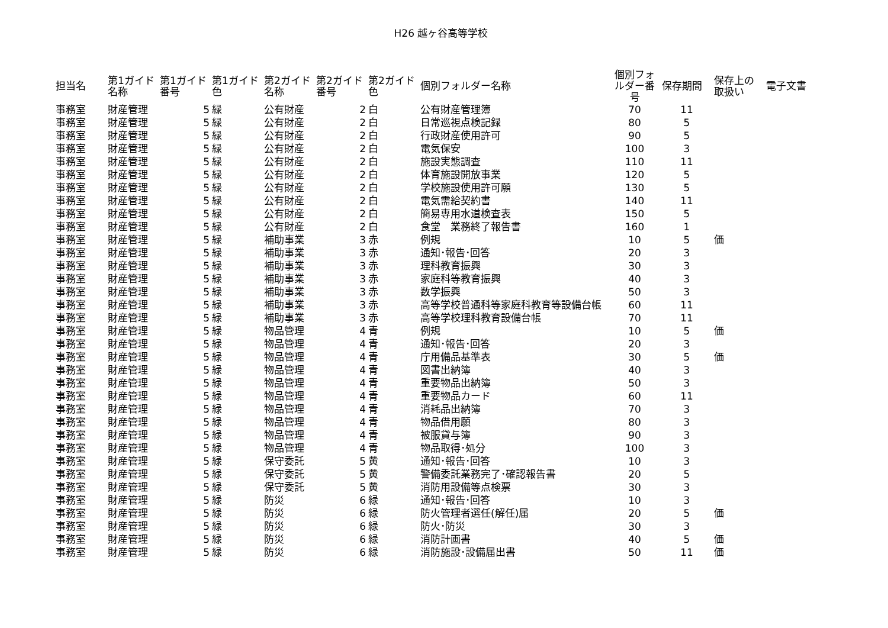H26 越ヶ谷高等学校
| 担当名 | 第1ガイド名称 | 第1ガイド番号 | 第1ガイド色 | 第2ガイド名称 | 第2ガイド番号 | 第2ガイド色 | 個別フォルダー名称 | 個別フォルダー番号 | 保存期間 | 保存上の取扱い | 電子文書 |
| --- | --- | --- | --- | --- | --- | --- | --- | --- | --- | --- | --- |
| 事務室 | 財産管理 | 5 | 緑 | 公有財産 | 2 | 白 | 公有財産管理簿 | 70 | 11 | | |
| 事務室 | 財産管理 | 5 | 緑 | 公有財産 | 2 | 白 | 日常巡視点検記録 | 80 | 5 | | |
| 事務室 | 財産管理 | 5 | 緑 | 公有財産 | 2 | 白 | 行政財産使用許可 | 90 | 5 | | |
| 事務室 | 財産管理 | 5 | 緑 | 公有財産 | 2 | 白 | 電気保安 | 100 | 3 | | |
| 事務室 | 財産管理 | 5 | 緑 | 公有財産 | 2 | 白 | 施設実態調査 | 110 | 11 | | |
| 事務室 | 財産管理 | 5 | 緑 | 公有財産 | 2 | 白 | 体育施設開放事業 | 120 | 5 | | |
| 事務室 | 財産管理 | 5 | 緑 | 公有財産 | 2 | 白 | 学校施設使用許可願 | 130 | 5 | | |
| 事務室 | 財産管理 | 5 | 緑 | 公有財産 | 2 | 白 | 電気需給契約書 | 140 | 11 | | |
| 事務室 | 財産管理 | 5 | 緑 | 公有財産 | 2 | 白 | 簡易専用水道検査表 | 150 | 5 | | |
| 事務室 | 財産管理 | 5 | 緑 | 公有財産 | 2 | 白 | 食堂 業務終了報告書 | 160 | 1 | | |
| 事務室 | 財産管理 | 5 | 緑 | 補助事業 | 3 | 赤 | 例規 | 10 | 5 | 価 | |
| 事務室 | 財産管理 | 5 | 緑 | 補助事業 | 3 | 赤 | 通知･報告･回答 | 20 | 3 | | |
| 事務室 | 財産管理 | 5 | 緑 | 補助事業 | 3 | 赤 | 理科教育振興 | 30 | 3 | | |
| 事務室 | 財産管理 | 5 | 緑 | 補助事業 | 3 | 赤 | 家庭科等教育振興 | 40 | 3 | | |
| 事務室 | 財産管理 | 5 | 緑 | 補助事業 | 3 | 赤 | 数学振興 | 50 | 3 | | |
| 事務室 | 財産管理 | 5 | 緑 | 補助事業 | 3 | 赤 | 高等学校普通科等家庭科教育等設備台帳 | 60 | 11 | | |
| 事務室 | 財産管理 | 5 | 緑 | 補助事業 | 3 | 赤 | 高等学校理科教育設備台帳 | 70 | 11 | | |
| 事務室 | 財産管理 | 5 | 緑 | 物品管理 | 4 | 青 | 例規 | 10 | 5 | 価 | |
| 事務室 | 財産管理 | 5 | 緑 | 物品管理 | 4 | 青 | 通知･報告･回答 | 20 | 3 | | |
| 事務室 | 財産管理 | 5 | 緑 | 物品管理 | 4 | 青 | 庁用備品基準表 | 30 | 5 | 価 | |
| 事務室 | 財産管理 | 5 | 緑 | 物品管理 | 4 | 青 | 図書出納簿 | 40 | 3 | | |
| 事務室 | 財産管理 | 5 | 緑 | 物品管理 | 4 | 青 | 重要物品出納簿 | 50 | 3 | | |
| 事務室 | 財産管理 | 5 | 緑 | 物品管理 | 4 | 青 | 重要物品カード | 60 | 11 | | |
| 事務室 | 財産管理 | 5 | 緑 | 物品管理 | 4 | 青 | 消耗品出納簿 | 70 | 3 | | |
| 事務室 | 財産管理 | 5 | 緑 | 物品管理 | 4 | 青 | 物品借用願 | 80 | 3 | | |
| 事務室 | 財産管理 | 5 | 緑 | 物品管理 | 4 | 青 | 被服貸与簿 | 90 | 3 | | |
| 事務室 | 財産管理 | 5 | 緑 | 物品管理 | 4 | 青 | 物品取得･処分 | 100 | 3 | | |
| 事務室 | 財産管理 | 5 | 緑 | 保守委託 | 5 | 黄 | 通知･報告･回答 | 10 | 3 | | |
| 事務室 | 財産管理 | 5 | 緑 | 保守委託 | 5 | 黄 | 警備委託業務完了･確認報告書 | 20 | 5 | | |
| 事務室 | 財産管理 | 5 | 緑 | 保守委託 | 5 | 黄 | 消防用設備等点検票 | 30 | 3 | | |
| 事務室 | 財産管理 | 5 | 緑 | 防災 | 6 | 緑 | 通知･報告･回答 | 10 | 3 | | |
| 事務室 | 財産管理 | 5 | 緑 | 防災 | 6 | 緑 | 防火管理者選任(解任)届 | 20 | 5 | 価 | |
| 事務室 | 財産管理 | 5 | 緑 | 防災 | 6 | 緑 | 防火･防災 | 30 | 3 | | |
| 事務室 | 財産管理 | 5 | 緑 | 防災 | 6 | 緑 | 消防計画書 | 40 | 5 | 価 | |
| 事務室 | 財産管理 | 5 | 緑 | 防災 | 6 | 緑 | 消防施設･設備届出書 | 50 | 11 | 価 | |